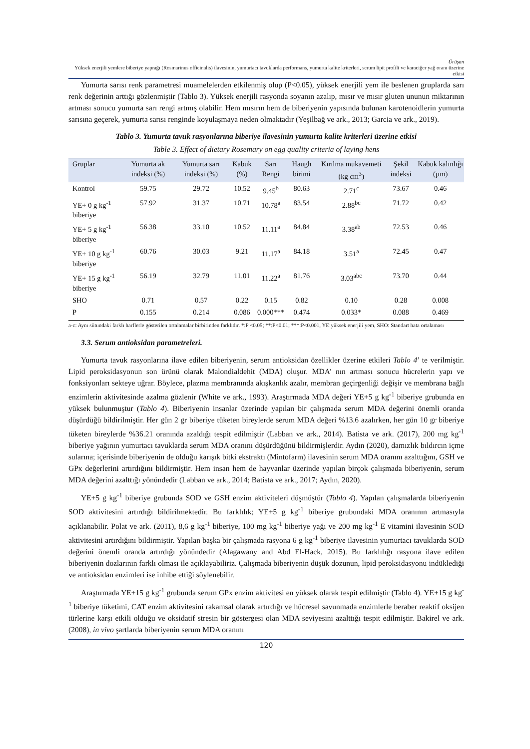Ürüşan
Yüksek enerjili yemlere biberiye yaprağı (Rosmarinus officinalis) ilavesinin, yumurtacı tavuklarda performans, yumurta kalite kriterleri, serum lipit profili ve karaciğer yağ oranı üzerine etkisi
Yumurta sarısı renk parametresi muamelelerden etkilenmiş olup (P<0.05), yüksek enerjili yem ile beslenen gruplarda sarı renk değerinin arttığı gözlenmiştir (Tablo 3). Yüksek enerjili rasyonda soyanın azalıp, mısır ve mısır gluten ununun miktarının artması sonucu yumurta sarı rengi artmış olabilir. Hem mısırın hem de biberiyenin yapısında bulunan karotenoidlerin yumurta sarısına geçerek, yumurta sarısı renginde koyulaşmaya neden olmaktadır (Yeşilbağ ve ark., 2013; Garcia ve ark., 2019).
Tablo 3. Yumurta tavuk rasyonlarına biberiye ilavesinin yumurta kalite kriterleri üzerine etkisi
Table 3. Effect of dietary Rosemary on egg quality criteria of laying hens
| Gruplar | Yumurta ak indeksi (%) | Yumurta sarı indeksi (%) | Kabuk (%) | Sarı Rengi | Haugh birimi | Kırılma mukavemeti (kg cm<sup>3</sup>) | Şekil indeksi | Kabuk kalınlığı (µm) |
| --- | --- | --- | --- | --- | --- | --- | --- | --- |
| Kontrol | 59.75 | 29.72 | 10.52 | 9.45<sup>b</sup> | 80.63 | 2.71<sup>c</sup> | 73.67 | 0.46 |
| YE+ 0 g kg<sup>-1</sup> biberiye | 57.92 | 31.37 | 10.71 | 10.78<sup>a</sup> | 83.54 | 2.88<sup>bc</sup> | 71.72 | 0.42 |
| YE+ 5 g kg<sup>-1</sup> biberiye | 56.38 | 33.10 | 10.52 | 11.11<sup>a</sup> | 84.84 | 3.38<sup>ab</sup> | 72.53 | 0.46 |
| YE+ 10 g kg<sup>-1</sup> biberiye | 60.76 | 30.03 | 9.21 | 11.17<sup>a</sup> | 84.18 | 3.51<sup>a</sup> | 72.45 | 0.47 |
| YE+ 15 g kg<sup>-1</sup> biberiye | 56.19 | 32.79 | 11.01 | 11.22<sup>a</sup> | 81.76 | 3.03<sup>abc</sup> | 73.70 | 0.44 |
| SHO | 0.71 | 0.57 | 0.22 | 0.15 | 0.82 | 0.10 | 0.28 | 0.008 |
| P | 0.155 | 0.214 | 0.086 | 0.000*** | 0.474 | 0.033* | 0.088 | 0.469 |
a-c: Aynı sütundaki farklı harflerle gösterilen ortalamalar birbirinden farklıdır. *:P <0.05; **:P<0.01; ***:P<0.001, YE:yüksek enerjili yem, SHO: Standart hata ortalaması
3.3. Serum antioksidan parametreleri.
Yumurta tavuk rasyonlarına ilave edilen biberiyenin, serum antioksidan özellikler üzerine etkileri Tablo 4’ te verilmiştir. Lipid peroksidasyonun son ürünü olarak Malondialdehit (MDA) oluşur. MDA’ nın artması sonucu hücrelerin yapı ve fonksiyonları sekteye uğrar. Böylece, plazma membranında akışkanlık azalır, membran geçirgenliği değişir ve membrana bağlı enzimlerin aktivitesinde azalma gözlenir (White ve ark., 1993). Araştırmada MDA değeri YE+5 g kg<sup>-1</sup> biberiye grubunda en yüksek bulunmuştur (Tablo 4). Biberiyenin insanlar üzerinde yapılan bir çalışmada serum MDA değerini önemli oranda düşürdüğü bildirilmiştir. Her gün 2 gr biberiye tüketen bireylerde serum MDA değeri %13.6 azalırken, her gün 10 gr biberiye tüketen bireylerde %36.21 oranında azaldığı tespit edilmiştir (Labban ve ark., 2014). Batista ve ark. (2017), 200 mg kg<sup>-1</sup> biberiye yağının yumurtacı tavuklarda serum MDA oranını düşürdüğünü bildirmişlerdir. Aydın (2020), damızlık bıldırcın içme sularına; içerisinde biberiyenin de olduğu karışık bitki ekstraktı (Mintofarm) ilavesinin serum MDA oranını azalttığını, GSH ve GPx değerlerini artırdığını bildirmiştir. Hem insan hem de hayvanlar üzerinde yapılan birçok çalışmada biberiyenin, serum MDA değerini azalttığı yönündedir (Labban ve ark., 2014; Batista ve ark., 2017; Aydın, 2020).
YE+5 g kg<sup>-1</sup> biberiye grubunda SOD ve GSH enzim aktiviteleri düşmüştür (Tablo 4). Yapılan çalışmalarda biberiyenin SOD aktivitesini artırdığı bildirilmektedir. Bu farklılık; YE+5 g kg<sup>-1</sup> biberiye grubundaki MDA oranının artmasıyla açıklanabilir. Polat ve ark. (2011), 8,6 g kg<sup>-1</sup> biberiye, 100 mg kg<sup>-1</sup> biberiye yağı ve 200 mg kg<sup>-1</sup> E vitamini ilavesinin SOD aktivitesini artırdığını bildirmiştir. Yapılan başka bir çalışmada rasyona 6 g kg<sup>-1</sup> biberiye ilavesinin yumurtacı tavuklarda SOD değerini önemli oranda artırdığı yönündedir (Alagawany and Abd El-Hack, 2015). Bu farklılığı rasyona ilave edilen biberiyenin dozlarının farklı olması ile açıklayabiliriz. Çalışmada biberiyenin düşük dozunun, lipid peroksidasyonu indüklediği ve antioksidan enzimleri ise inhibe ettiği söylenebilir.
Araştırmada YE+15 g kg<sup>-1</sup> grubunda serum GPx enzim aktivitesi en yüksek olarak tespit edilmiştir (Tablo 4). YE+15 g kg<sup>-1</sup> biberiye tüketimi, CAT enzim aktivitesini rakamsal olarak artırdığı ve hücresel savunmada enzimlerle beraber reaktif oksijen türlerine karşı etkili olduğu ve oksidatif stresin bir göstergesi olan MDA seviyesini azalttığı tespit edilmiştir. Bakirel ve ark. (2008), in vivo şartlarda biberiyenin serum MDA oranını
120